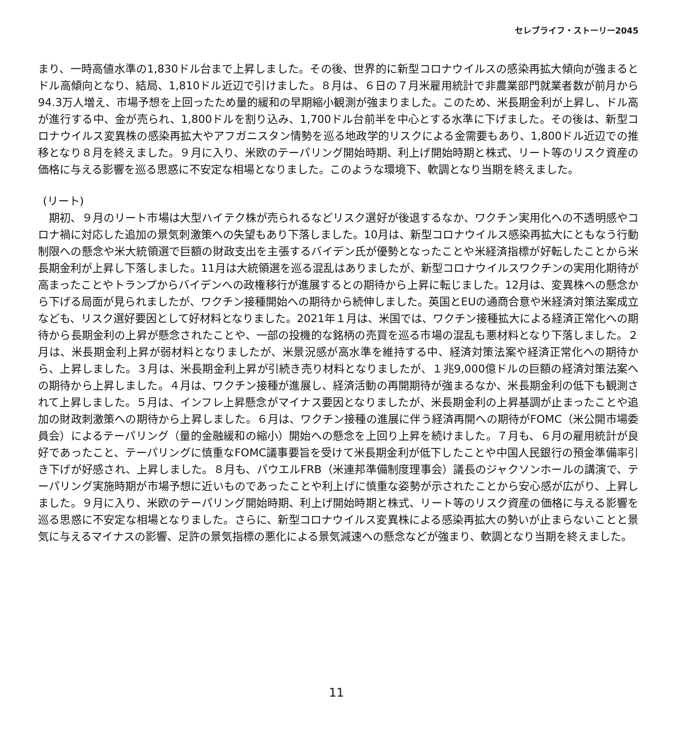セレブライフ・ストーリー2045
まり、一時高値水準の1,830ドル台まで上昇しました。その後、世界的に新型コロナウイルスの感染再拡大傾向が強まるとドル高傾向となり、結局、1,810ドル近辺で引けました。８月は、６日の７月米雇用統計で非農業部門就業者数が前月から94.3万人増え、市場予想を上回ったため量的緩和の早期縮小観測が強まりました。このため、米長期金利が上昇し、ドル高が進行する中、金が売られ、1,800ドルを割り込み、1,700ドル台前半を中心とする水準に下げました。その後は、新型コロナウイルス変異株の感染再拡大やアフガニスタン情勢を巡る地政学的リスクによる金需要もあり、1,800ドル近辺での推移となり８月を終えました。９月に入り、米欧のテーパリング開始時期、利上げ開始時期と株式、リート等のリスク資産の価格に与える影響を巡る思惑に不安定な相場となりました。このような環境下、軟調となり当期を終えました。
(リート)
　期初、９月のリート市場は大型ハイテク株が売られるなどリスク選好が後退するなか、ワクチン実用化への不透明感やコロナ禍に対応した追加の景気刺激策への失望もあり下落しました。10月は、新型コロナウイルス感染再拡大にともなう行動制限への懸念や米大統領選で巨額の財政支出を主張するバイデン氏が優勢となったことや米経済指標が好転したことから米長期金利が上昇し下落しました。11月は大統領選を巡る混乱はありましたが、新型コロナウイルスワクチンの実用化期待が高まったことやトランプからバイデンへの政権移行が進展するとの期待から上昇に転じました。12月は、変異株への懸念から下げる局面が見られましたが、ワクチン接種開始への期待から続伸しました。英国とEUの通商合意や米経済対策法案成立なども、リスク選好要因として好材料となりました。2021年１月は、米国では、ワクチン接種拡大による経済正常化への期待から長期金利の上昇が懸念されたことや、一部の投機的な銘柄の売買を巡る市場の混乱も悪材料となり下落しました。２月は、米長期金利上昇が弱材料となりましたが、米景況感が高水準を維持する中、経済対策法案や経済正常化への期待から、上昇しました。３月は、米長期金利上昇が引続き売り材料となりましたが、１兆9,000億ドルの巨額の経済対策法案への期待から上昇しました。４月は、ワクチン接種が進展し、経済活動の再開期待が強まるなか、米長期金利の低下も観測されて上昇しました。５月は、インフレ上昇懸念がマイナス要因となりましたが、米長期金利の上昇基調が止まったことや追加の財政刺激策への期待から上昇しました。６月は、ワクチン接種の進展に伴う経済再開への期待がFOMC（米公開市場委員会）によるテーパリング（量的金融緩和の縮小）開始への懸念を上回り上昇を続けました。７月も、６月の雇用統計が良好であったこと、テーパリングに慎重なFOMC議事要旨を受けて米長期金利が低下したことや中国人民銀行の預金準備率引き下げが好感され、上昇しました。８月も、パウエルFRB（米連邦準備制度理事会）議長のジャクソンホールの講演で、テーパリング実施時期が市場予想に近いものであったことや利上げに慎重な姿勢が示されたことから安心感が広がり、上昇しました。９月に入り、米欧のテーパリング開始時期、利上げ開始時期と株式、リート等のリスク資産の価格に与える影響を巡る思惑に不安定な相場となりました。さらに、新型コロナウイルス変異株による感染再拡大の勢いが止まらないことと景気に与えるマイナスの影響、足許の景気指標の悪化による景気減速への懸念などが強まり、軟調となり当期を終えました。
11